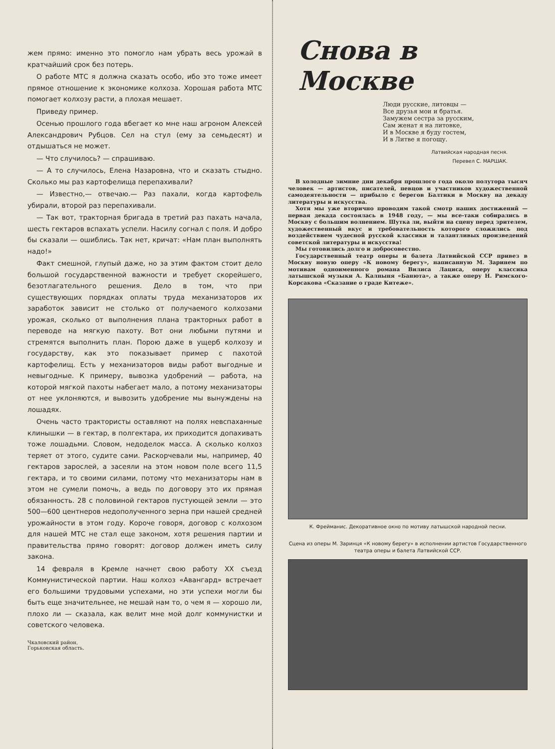жем прямо: именно это помогло нам убрать весь урожай в кратчайший срок без потерь.
О работе МТС я должна сказать особо, ибо это тоже имеет прямое отношение к экономике колхоза. Хорошая работа МТС помогает колхозу расти, а плохая мешает.
Приведу пример.
Осенью прошлого года вбегает ко мне наш агроном Алексей Александрович Рубцов. Сел на стул (ему за семьдесят) и отдышаться не может.
— Что случилось? — спрашиваю.
— А то случилось, Елена Назаровна, что и сказать стыдно. Сколько мы раз картофелища перепахивали?
— Известно,— отвечаю.— Раз пахали, когда картофель убирали, второй раз перепахивали.
— Так вот, тракторная бригада в третий раз пахать начала, шесть гектаров вспахать успели. Насилу согнал с поля. И добро бы сказали — ошиблись. Так нет, кричат: «Нам план выполнять надо!»
Факт смешной, глупый даже, но за этим фактом стоит дело большой государственной важности и требует скорейшего, безотлагательного решения. Дело в том, что при существующих порядках оплаты труда механизаторов их заработок зависит не столько от получаемого колхозами урожая, сколько от выполнения плана тракторных работ в переводе на мягкую пахоту. Вот они любыми путями и стремятся выполнить план. Порою даже в ущерб колхозу и государству, как это показывает пример с пахотой картофелищ. Есть у механизаторов виды работ выгодные и невыгодные. К примеру, вывозка удобрений — работа, на которой мягкой пахоты набегает мало, а потому механизаторы от нее уклоняются, и вывозить удобрение мы вынуждены на лошадях.
Очень часто трактористы оставляют на полях невспаханные клинышки — в гектар, в полгектара, их приходится допахивать тоже лошадьми. Словом, недоделок масса. А сколько колхоз теряет от этого, судите сами. Раскорчевали мы, например, 40 гектаров зарослей, а засеяли на этом новом поле всего 11,5 гектара, и то своими силами, потому что механизаторы нам в этом не сумели помочь, а ведь по договору это их прямая обязанность. 28 с половиной гектаров пустующей земли — это 500—600 центнеров недополученного зерна при нашей средней урожайности в этом году. Короче говоря, договор с колхозом для нашей МТС не стал еще законом, хотя решения партии и правительства прямо говорят: договор должен иметь силу закона.
14 февраля в Кремле начнет свою работу XX съезд Коммунистической партии. Наш колхоз «Авангард» встречает его большими трудовыми успехами, но эти успехи могли бы быть еще значительнее, не мешай нам то, о чем я — хорошо ли, плохо ли — сказала, как велит мне мой долг коммунистки и советского человека.
Чкаловский район,
Горьковская область.
Снова в Москве
Люди русские, литовцы —
Все друзья мои и братья.
Замужем сестра за русским,
Сам женат я на литовке,
И в Москве я буду гостем,
И в Литве я погощу.
Латвийская народная песня.
Перевел С. МАРШАК.
В холодные зимние дни декабря прошлого года около полутора тысяч человек — артистов, писателей, певцов и участников художественной самодеятельности — прибыло с берегов Балтики в Москву на декаду литературы и искусства.
Хотя мы уже вторично проводим такой смотр наших достижений — первая декада состоялась в 1948 году, — мы все-таки собирались в Москву с большим волнением. Шутка ли, выйти на сцену перед зрителем, художественный вкус и требовательность которого сложились под воздействием чудесной русской классики и талантливых произведений советской литературы и искусства!
Мы готовились долго и добросовестно.
Государственный театр оперы и балета Латвийской ССР привез в Москву новую оперу «К новому берегу», написанную М. Заринем по мотивам одноименного романа Вилиса Лациса, оперу классика латышской музыки А. Калныня «Банюта», а также оперу Н. Римского-Корсакова «Сказание о граде Китеже».
К. Фрейманис. Декоративное окно по мотиву латышской народной песни.
Сцена из оперы М. Заринця «К новому берегу» в исполнении артистов Государственного театра оперы и балета Латвийской ССР.